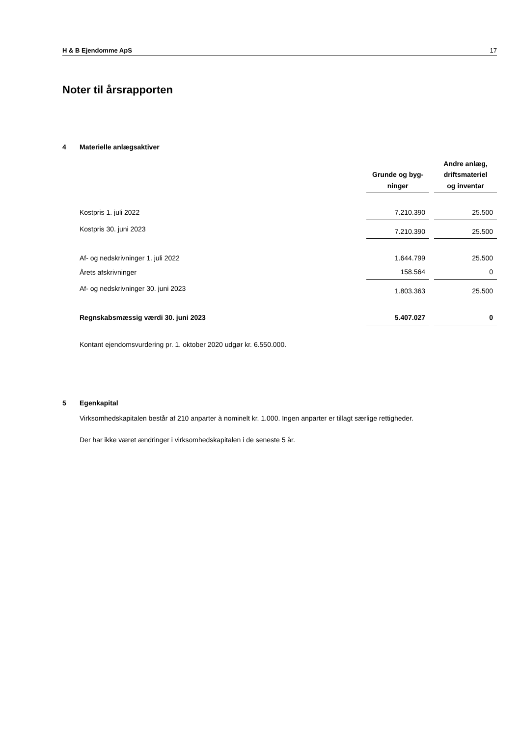H & B Ejendomme ApS 17
Noter til årsrapporten
4 Materielle anlægsaktiver
| | Grunde og byg- ninger | | Andre anlæg, driftsmateriel og inventar |
| --- | --- | --- | --- |
| Kostpris 1. juli 2022 | 7.210.390 | | 25.500 |
| Kostpris 30. juni 2023 | 7.210.390 | | 25.500 |
| Af- og nedskrivninger 1. juli 2022 | 1.644.799 | | 25.500 |
| Årets afskrivninger | 158.564 | | 0 |
| Af- og nedskrivninger 30. juni 2023 | 1.803.363 | | 25.500 |
| Regnskabsmæssig værdi 30. juni 2023 | 5.407.027 | | 0 |
Kontant ejendomsvurdering pr. 1. oktober 2020 udgør kr. 6.550.000.
5 Egenkapital
Virksomhedskapitalen består af 210 anparter à nominelt kr. 1.000. Ingen anparter er tillagt særlige rettigheder.
Der har ikke været ændringer i virksomhedskapitalen i de seneste 5 år.